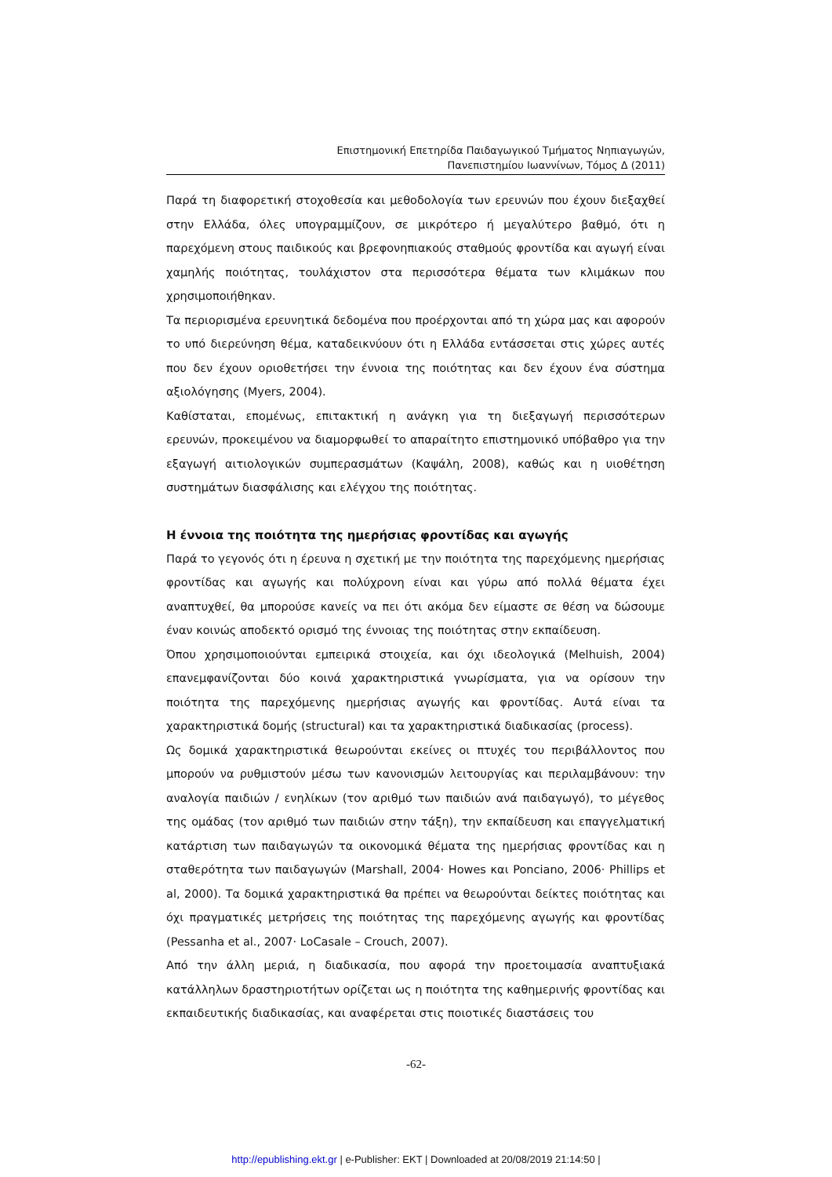Επιστημονική Επετηρίδα Παιδαγωγικού Τμήματος Νηπιαγωγών,
Πανεπιστημίου Ιωαννίνων, Τόμος Δ (2011)
Παρά τη διαφορετική στοχοθεσία και μεθοδολογία των ερευνών που έχουν διεξαχθεί στην Ελλάδα, όλες υπογραμμίζουν, σε μικρότερο ή μεγαλύτερο βαθμό, ότι η παρεχόμενη στους παιδικούς και βρεφονηπιακούς σταθμούς φροντίδα και αγωγή είναι χαμηλής ποιότητας, τουλάχιστον στα περισσότερα θέματα των κλιμάκων που χρησιμοποιήθηκαν.
Τα περιορισμένα ερευνητικά δεδομένα που προέρχονται από τη χώρα μας και αφορούν το υπό διερεύνηση θέμα, καταδεικνύουν ότι η Ελλάδα εντάσσεται στις χώρες αυτές που δεν έχουν οριοθετήσει την έννοια της ποιότητας και δεν έχουν ένα σύστημα αξιολόγησης (Myers, 2004).
Καθίσταται, επομένως, επιτακτική η ανάγκη για τη διεξαγωγή περισσότερων ερευνών, προκειμένου να διαμορφωθεί το απαραίτητο επιστημονικό υπόβαθρο για την εξαγωγή αιτιολογικών συμπερασμάτων (Καψάλη, 2008), καθώς και η υιοθέτηση συστημάτων διασφάλισης και ελέγχου της ποιότητας.
Η έννοια της ποιότητα της ημερήσιας φροντίδας και αγωγής
Παρά το γεγονός ότι η έρευνα η σχετική με την ποιότητα της παρεχόμενης ημερήσιας φροντίδας και αγωγής και πολύχρονη είναι και γύρω από πολλά θέματα έχει αναπτυχθεί, θα μπορούσε κανείς να πει ότι ακόμα δεν είμαστε σε θέση να δώσουμε έναν κοινώς αποδεκτό ορισμό της έννοιας της ποιότητας στην εκπαίδευση.
Όπου χρησιμοποιούνται εμπειρικά στοιχεία, και όχι ιδεολογικά (Melhuish, 2004) επανεμφανίζονται δύο κοινά χαρακτηριστικά γνωρίσματα, για να ορίσουν την ποιότητα της παρεχόμενης ημερήσιας αγωγής και φροντίδας. Αυτά είναι τα χαρακτηριστικά δομής (structural) και τα χαρακτηριστικά διαδικασίας (process).
Ως δομικά χαρακτηριστικά θεωρούνται εκείνες οι πτυχές του περιβάλλοντος που μπορούν να ρυθμιστούν μέσω των κανονισμών λειτουργίας και περιλαμβάνουν: την αναλογία παιδιών / ενηλίκων (τον αριθμό των παιδιών ανά παιδαγωγό), το μέγεθος της ομάδας (τον αριθμό των παιδιών στην τάξη), την εκπαίδευση και επαγγελματική κατάρτιση των παιδαγωγών τα οικονομικά θέματα της ημερήσιας φροντίδας και η σταθερότητα των παιδαγωγών (Marshall, 2004· Howes και Ponciano, 2006· Phillips et al, 2000). Τα δομικά χαρακτηριστικά θα πρέπει να θεωρούνται δείκτες ποιότητας και όχι πραγματικές μετρήσεις της ποιότητας της παρεχόμενης αγωγής και φροντίδας (Pessanha et al., 2007· LoCasale – Crouch, 2007).
Από την άλλη μεριά, η διαδικασία, που αφορά την προετοιμασία αναπτυξιακά κατάλληλων δραστηριοτήτων ορίζεται ως η ποιότητα της καθημερινής φροντίδας και εκπαιδευτικής διαδικασίας, και αναφέρεται στις ποιοτικές διαστάσεις του
-62-
http://epublishing.ekt.gr | e-Publisher: EKT | Downloaded at 20/08/2019 21:14:50 |